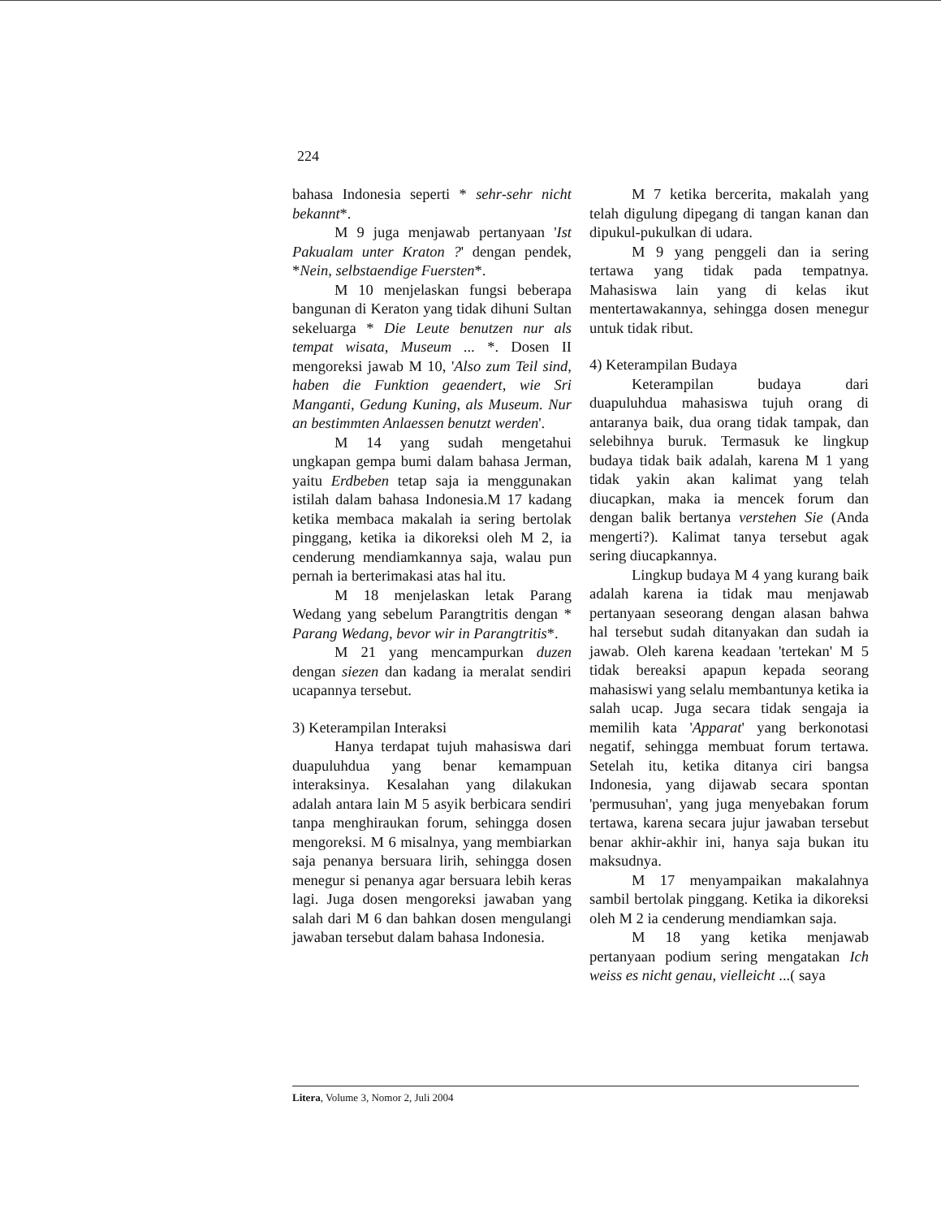224
bahasa Indonesia seperti * sehr-sehr nicht bekannt*.
M 9 juga menjawab pertanyaan 'Ist Pakualam unter Kraton ?' dengan pendek, *Nein, selbstaendige Fuersten*.
M 10 menjelaskan fungsi beberapa bangunan di Keraton yang tidak dihuni Sultan sekeluarga * Die Leute benutzen nur als tempat wisata, Museum ... *. Dosen II mengoreksi jawab M 10, 'Also zum Teil sind, haben die Funktion geaendert, wie Sri Manganti, Gedung Kuning, als Museum. Nur an bestimmten Anlaessen benutzt werden'.
M 14 yang sudah mengetahui ungkapan gempa bumi dalam bahasa Jerman, yaitu Erdbeben tetap saja ia menggunakan istilah dalam bahasa Indonesia.M 17 kadang ketika membaca makalah ia sering bertolak pinggang, ketika ia dikoreksi oleh M 2, ia cenderung mendiamkannya saja, walau pun pernah ia berterimakasi atas hal itu.
M 18 menjelaskan letak Parang Wedang yang sebelum Parangtritis dengan * Parang Wedang, bevor wir in Parangtritis*.
M 21 yang mencampurkan duzen dengan siezen dan kadang ia meralat sendiri ucapannya tersebut.
3) Keterampilan Interaksi
Hanya terdapat tujuh mahasiswa dari duapuluhdua yang benar kemampuan interaksinya. Kesalahan yang dilakukan adalah antara lain M 5 asyik berbicara sendiri tanpa menghiraukan forum, sehingga dosen mengoreksi. M 6 misalnya, yang membiarkan saja penanya bersuara lirih, sehingga dosen menegur si penanya agar bersuara lebih keras lagi. Juga dosen mengoreksi jawaban yang salah dari M 6 dan bahkan dosen mengulangi jawaban tersebut dalam bahasa Indonesia.
M 7 ketika bercerita, makalah yang telah digulung dipegang di tangan kanan dan dipukul-pukulkan di udara.
M 9 yang penggeli dan ia sering tertawa yang tidak pada tempatnya. Mahasiswa lain yang di kelas ikut mentertawakannya, sehingga dosen menegur untuk tidak ribut.
4) Keterampilan Budaya
Keterampilan budaya dari duapuluhdua mahasiswa tujuh orang di antaranya baik, dua orang tidak tampak, dan selebihnya buruk. Termasuk ke lingkup budaya tidak baik adalah, karena M 1 yang tidak yakin akan kalimat yang telah diucapkan, maka ia mencek forum dan dengan balik bertanya verstehen Sie (Anda mengerti?). Kalimat tanya tersebut agak sering diucapkannya.
Lingkup budaya M 4 yang kurang baik adalah karena ia tidak mau menjawab pertanyaan seseorang dengan alasan bahwa hal tersebut sudah ditanyakan dan sudah ia jawab. Oleh karena keadaan 'tertekan' M 5 tidak bereaksi apapun kepada seorang mahasiswi yang selalu membantunya ketika ia salah ucap. Juga secara tidak sengaja ia memilih kata 'Apparat' yang berkonotasi negatif, sehingga membuat forum tertawa. Setelah itu, ketika ditanya ciri bangsa Indonesia, yang dijawab secara spontan 'permusuhan', yang juga menyebakan forum tertawa, karena secara jujur jawaban tersebut benar akhir-akhir ini, hanya saja bukan itu maksudnya.
M 17 menyampaikan makalahnya sambil bertolak pinggang. Ketika ia dikoreksi oleh M 2 ia cenderung mendiamkan saja.
M 18 yang ketika menjawab pertanyaan podium sering mengatakan Ich weiss es nicht genau, vielleicht ...( saya
Litera, Volume 3, Nomor 2, Juli 2004